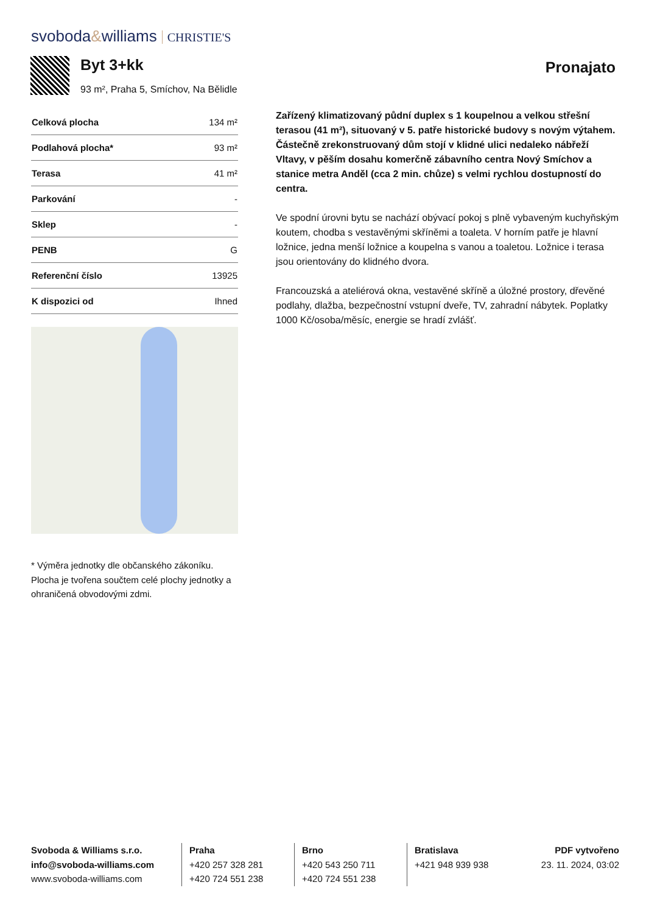svoboda&williams CHRISTIE'S
Byt 3+kk
93 m², Praha 5, Smíchov, Na Bělidle
Pronajato
| Celková plocha | 134 m² |
| Podlahová plocha* | 93 m² |
| Terasa | 41 m² |
| Parkování | - |
| Sklep | - |
| PENB | G |
| Referenční číslo | 13925 |
| K dispozici od | Ihned |
* Výměra jednotky dle občanského zákoníku. Plocha je tvořena součtem celé plochy jednotky a ohraničená obvodovými zdmi.
Zařízený klimatizovaný půdní duplex s 1 koupelnou a velkou střešní terasou (41 m²), situovaný v 5. patře historické budovy s novým výtahem. Částečně zrekonstruovaný dům stojí v klidné ulici nedaleko nábřeží Vltavy, v pěším dosahu komerčně zábavního centra Nový Smíchov a stanice metra Anděl (cca 2 min. chůze) s velmi rychlou dostupností do centra.
Ve spodní úrovni bytu se nachází obývací pokoj s plně vybaveným kuchyňským koutem, chodba s vestavěnými skříněmi a toaleta. V horním patře je hlavní ložnice, jedna menší ložnice a koupelna s vanou a toaletou. Ložnice i terasa jsou orientovány do klidného dvora.
Francouzská a ateliérová okna, vestavěné skříně a úložné prostory, dřevěné podlahy, dlažba, bezpečnostní vstupní dveře, TV, zahradní nábytek. Poplatky 1000 Kč/osoba/měsíc, energie se hradí zvlášť.
Svoboda & Williams s.r.o.
info@svoboda-williams.com
www.svoboda-williams.com
Praha
+420 257 328 281
+420 724 551 238
Brno
+420 543 250 711
+420 724 551 238
Bratislava
+421 948 939 938
PDF vytvořeno
23. 11. 2024, 03:02